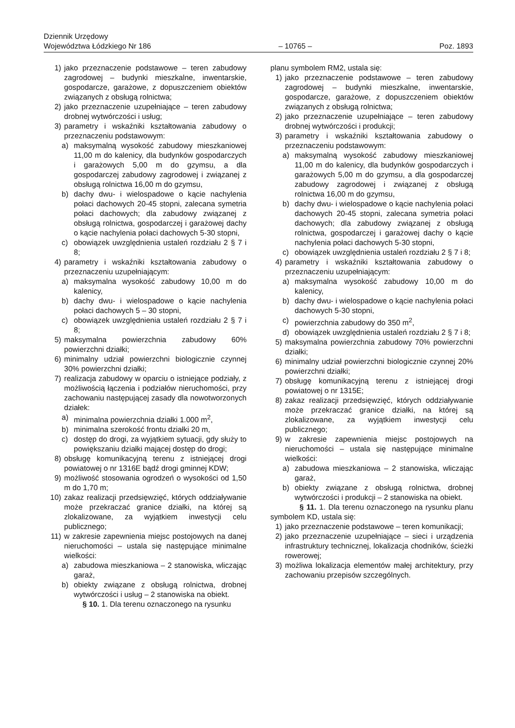Dziennik Urzędowy
Województwa Łódzkiego Nr 186
– 10765 –
Poz. 1893
1) jako przeznaczenie podstawowe – teren zabudowy zagrodowej – budynki mieszkalne, inwentarskie, gospodarcze, garażowe, z dopuszczeniem obiektów związanych z obsługą rolnictwa;
2) jako przeznaczenie uzupełniające – teren zabudowy drobnej wytwórczości i usług;
3) parametry i wskaźniki kształtowania zabudowy o przeznaczeniu podstawowym:
a) maksymalną wysokość zabudowy mieszkaniowej 11,00 m do kalenicy, dla budynków gospodarczych i garażowych 5,00 m do gzymsu, a dla gospodarczej zabudowy zagrodowej i związanej z obsługą rolnictwa 16,00 m do gzymsu,
b) dachy dwu- i wielospadowe o kącie nachylenia połaci dachowych 20-45 stopni, zalecana symetria połaci dachowych; dla zabudowy związanej z obsługą rolnictwa, gospodarczej i garażowej dachy o kącie nachylenia połaci dachowych 5-30 stopni,
c) obowiązek uwzględnienia ustaleń rozdziału 2 § 7 i 8;
4) parametry i wskaźniki kształtowania zabudowy o przeznaczeniu uzupełniającym:
a) maksymalna wysokość zabudowy 10,00 m do kalenicy,
b) dachy dwu- i wielospadowe o kącie nachylenia połaci dachowych 5 – 30 stopni,
c) obowiązek uwzględnienia ustaleń rozdziału 2 § 7 i 8;
5) maksymalna powierzchnia zabudowy 60% powierzchni działki;
6) minimalny udział powierzchni biologicznie czynnej 30% powierzchni działki;
7) realizacja zabudowy w oparciu o istniejące podziały, z możliwością łączenia i podziałów nieruchomości, przy zachowaniu następującej zasady dla nowotworzonych działek:
a) minimalna powierzchnia działki 1.000 m<sup>2</sup>,
b) minimalna szerokość frontu działki 20 m,
c) dostęp do drogi, za wyjątkiem sytuacji, gdy służy to powiększaniu działki mającej dostęp do drogi;
8) obsługę komunikacyjną terenu z istniejącej drogi powiatowej o nr 1316E bądź drogi gminnej KDW;
9) możliwość stosowania ogrodzeń o wysokości od 1,50 m do 1,70 m;
10) zakaz realizacji przedsięwzięć, których oddziaływanie może przekraczać granice działki, na której są zlokalizowane, za wyjątkiem inwestycji celu publicznego;
11) w zakresie zapewnienia miejsc postojowych na danej nieruchomości – ustala się następujące minimalne wielkości:
a) zabudowa mieszkaniowa – 2 stanowiska, wliczając garaż,
b) obiekty związane z obsługą rolnictwa, drobnej wytwórczości i usług – 2 stanowiska na obiekt.
§ 10. 1. Dla terenu oznaczonego na rysunku
planu symbolem RM2, ustala się:
1) jako przeznaczenie podstawowe – teren zabudowy zagrodowej – budynki mieszkalne, inwentarskie, gospodarcze, garażowe, z dopuszczeniem obiektów związanych z obsługą rolnictwa;
2) jako przeznaczenie uzupełniające – teren zabudowy drobnej wytwórczości i produkcji;
3) parametry i wskaźniki kształtowania zabudowy o przeznaczeniu podstawowym:
a) maksymalną wysokość zabudowy mieszkaniowej 11,00 m do kalenicy, dla budynków gospodarczych i garażowych 5,00 m do gzymsu, a dla gospodarczej zabudowy zagrodowej i związanej z obsługą rolnictwa 16,00 m do gzymsu,
b) dachy dwu- i wielospadowe o kącie nachylenia połaci dachowych 20-45 stopni, zalecana symetria połaci dachowych; dla zabudowy związanej z obsługą rolnictwa, gospodarczej i garażowej dachy o kącie nachylenia połaci dachowych 5-30 stopni,
c) obowiązek uwzględnienia ustaleń rozdziału 2 § 7 i 8;
4) parametry i wskaźniki kształtowania zabudowy o przeznaczeniu uzupełniającym:
a) maksymalna wysokość zabudowy 10,00 m do kalenicy,
b) dachy dwu- i wielospadowe o kącie nachylenia połaci dachowych 5-30 stopni,
c) powierzchnia zabudowy do 350 m<sup>2</sup>,
d) obowiązek uwzględnienia ustaleń rozdziału 2 § 7 i 8;
5) maksymalna powierzchnia zabudowy 70% powierzchni działki;
6) minimalny udział powierzchni biologicznie czynnej 20% powierzchni działki;
7) obsługę komunikacyjną terenu z istniejącej drogi powiatowej o nr 1315E;
8) zakaz realizacji przedsięwzięć, których oddziaływanie może przekraczać granice działki, na której są zlokalizowane, za wyjątkiem inwestycji celu publicznego;
9) w zakresie zapewnienia miejsc postojowych na nieruchomości – ustala się następujące minimalne wielkości:
a) zabudowa mieszkaniowa – 2 stanowiska, wliczając garaż,
b) obiekty związane z obsługą rolnictwa, drobnej wytwórczości i produkcji – 2 stanowiska na obiekt.
§ 11. 1. Dla terenu oznaczonego na rysunku planu symbolem KD, ustala się:
1) jako przeznaczenie podstawowe – teren komunikacji;
2) jako przeznaczenie uzupełniające – sieci i urządzenia infrastruktury technicznej, lokalizacja chodników, ścieżki rowerowej;
3) możliwa lokalizacja elementów małej architektury, przy zachowaniu przepisów szczególnych.